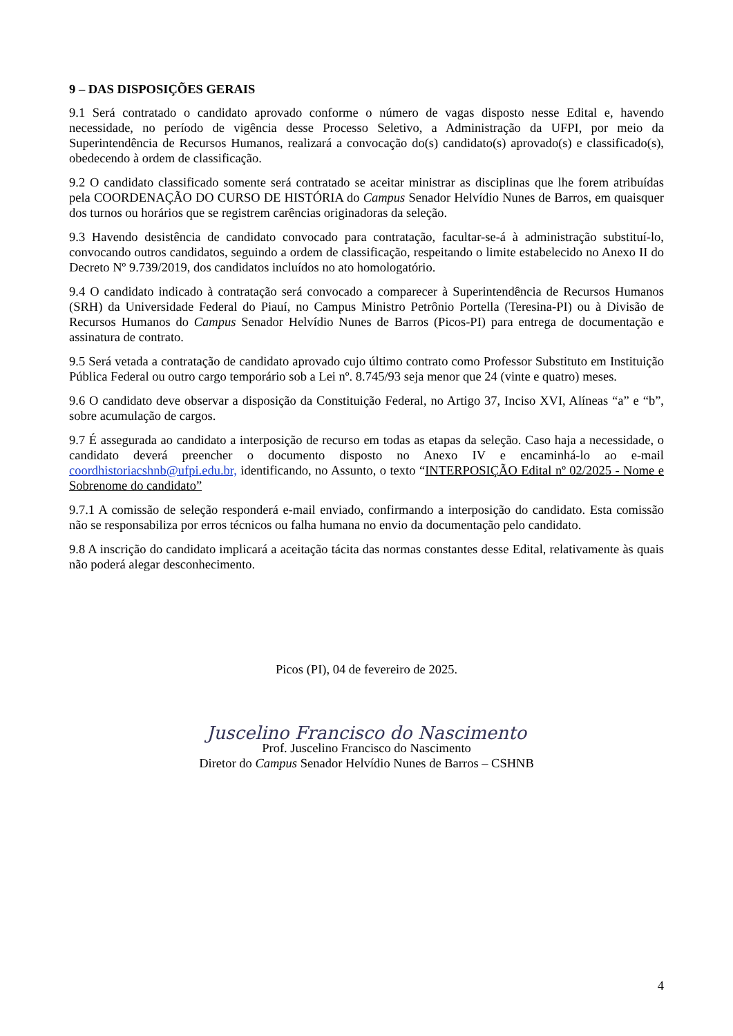9 – DAS DISPOSIÇÕES GERAIS
9.1 Será contratado o candidato aprovado conforme o número de vagas disposto nesse Edital e, havendo necessidade, no período de vigência desse Processo Seletivo, a Administração da UFPI, por meio da Superintendência de Recursos Humanos, realizará a convocação do(s) candidato(s) aprovado(s) e classificado(s), obedecendo à ordem de classificação.
9.2 O candidato classificado somente será contratado se aceitar ministrar as disciplinas que lhe forem atribuídas pela COORDENAÇÃO DO CURSO DE HISTÓRIA do Campus Senador Helvídio Nunes de Barros, em quaisquer dos turnos ou horários que se registrem carências originadoras da seleção.
9.3 Havendo desistência de candidato convocado para contratação, facultar-se-á à administração substituí-lo, convocando outros candidatos, seguindo a ordem de classificação, respeitando o limite estabelecido no Anexo II do Decreto Nº 9.739/2019, dos candidatos incluídos no ato homologatório.
9.4 O candidato indicado à contratação será convocado a comparecer à Superintendência de Recursos Humanos (SRH) da Universidade Federal do Piauí, no Campus Ministro Petrônio Portella (Teresina-PI) ou à Divisão de Recursos Humanos do Campus Senador Helvídio Nunes de Barros (Picos-PI) para entrega de documentação e assinatura de contrato.
9.5 Será vetada a contratação de candidato aprovado cujo último contrato como Professor Substituto em Instituição Pública Federal ou outro cargo temporário sob a Lei nº. 8.745/93 seja menor que 24 (vinte e quatro) meses.
9.6 O candidato deve observar a disposição da Constituição Federal, no Artigo 37, Inciso XVI, Alíneas “a” e “b”, sobre acumulação de cargos.
9.7 É assegurada ao candidato a interposição de recurso em todas as etapas da seleção. Caso haja a necessidade, o candidato deverá preencher o documento disposto no Anexo IV e encaminhá-lo ao e-mail coordhistoriacshnb@ufpi.edu.br, identificando, no Assunto, o texto “INTERPOSIÇÃO Edital nº 02/2025 - Nome e Sobrenome do candidato”
9.7.1 A comissão de seleção responderá e-mail enviado, confirmando a interposição do candidato. Esta comissão não se responsabiliza por erros técnicos ou falha humana no envio da documentação pelo candidato.
9.8 A inscrição do candidato implicará a aceitação tácita das normas constantes desse Edital, relativamente às quais não poderá alegar desconhecimento.
Picos (PI), 04 de fevereiro de 2025.
Juscelino Francisco do Nascimento
Prof. Juscelino Francisco do Nascimento
Diretor do Campus Senador Helvídio Nunes de Barros – CSHNB
4